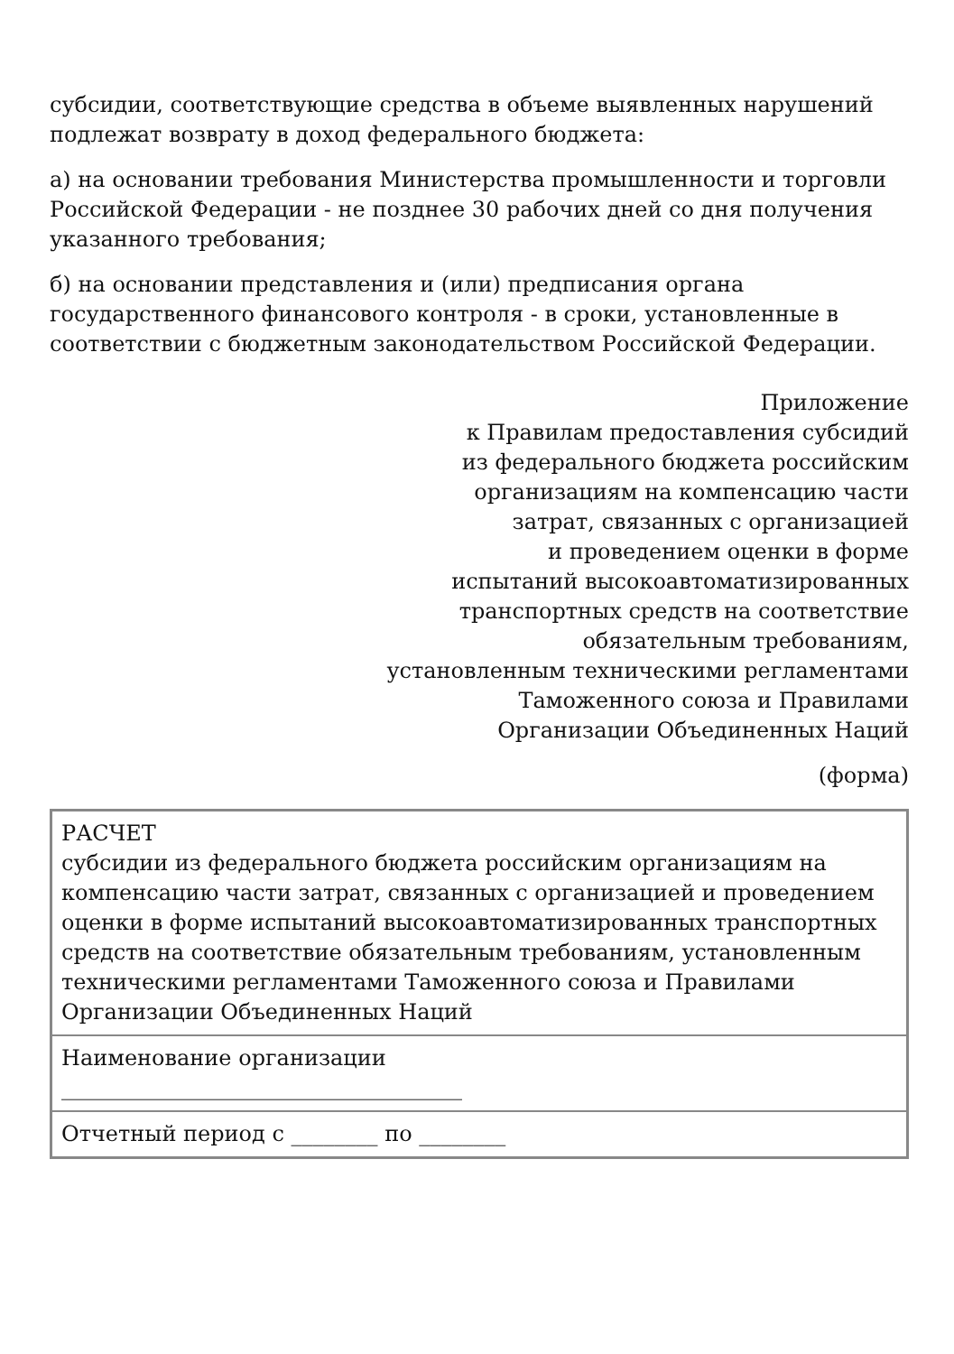субсидии, соответствующие средства в объеме выявленных нарушений подлежат возврату в доход федерального бюджета:
а) на основании требования Министерства промышленности и торговли Российской Федерации - не позднее 30 рабочих дней со дня получения указанного требования;
б) на основании представления и (или) предписания органа государственного финансового контроля - в сроки, установленные в соответствии с бюджетным законодательством Российской Федерации.
Приложение
к Правилам предоставления субсидий
из федерального бюджета российским
организациям на компенсацию части
затрат, связанных с организацией
и проведением оценки в форме
испытаний высокоавтоматизированных
транспортных средств на соответствие
обязательным требованиям,
установленным техническими регламентами
Таможенного союза и Правилами
Организации Объединенных Наций
(форма)
| РАСЧЕТ субсидии из федерального бюджета российским организациям на компенсацию части затрат, связанных с организацией и проведением оценки в форме испытаний высокоавтоматизированных транспортных средств на соответствие обязательным требованиям, установленным техническими регламентами Таможенного союза и Правилами Организации Объединенных Наций |
| Наименование организации _____________________________________ |
| Отчетный период с ________ по ________ |